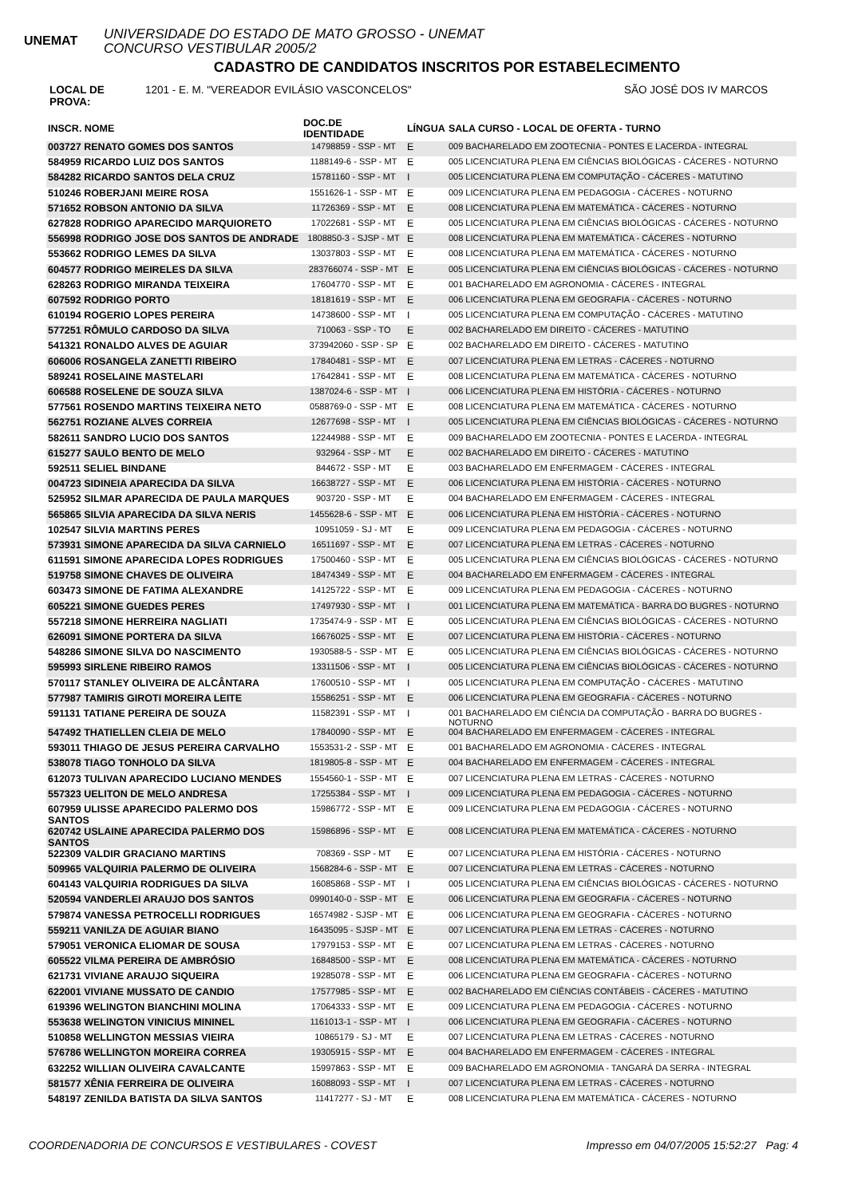UNEMAT
UNIVERSIDADE DO ESTADO DE MATO GROSSO - UNEMAT
CONCURSO VESTIBULAR 2005/2
CADASTRO DE CANDIDATOS INSCRITOS POR ESTABELECIMENTO
LOCAL DE PROVA: 1201 - E. M. "VEREADOR EVILÁSIO VASCONCELOS" SÃO JOSÉ DOS IV MARCOS
| INSCR. NOME | DOC.DE IDENTIDADE | LÍNGUA | SALA CURSO - LOCAL DE OFERTA - TURNO |
| --- | --- | --- | --- |
| 003727 RENATO GOMES DOS SANTOS | 14798859 - SSP - MT | E | 009 BACHARELADO EM ZOOTECNIA - PONTES E LACERDA - INTEGRAL |
| 584959 RICARDO LUIZ DOS SANTOS | 1188149-6 - SSP - MT | E | 005 LICENCIATURA PLENA EM CIÊNCIAS BIOLÓGICAS - CÁCERES - NOTURNO |
| 584282 RICARDO SANTOS DELA CRUZ | 15781160 - SSP - MT | I | 005 LICENCIATURA PLENA EM COMPUTAÇÃO - CÁCERES - MATUTINO |
| 510246 ROBERJANI MEIRE ROSA | 1551626-1 - SSP - MT | E | 009 LICENCIATURA PLENA EM PEDAGOGIA - CÁCERES - NOTURNO |
| 571652 ROBSON ANTONIO DA SILVA | 11726369 - SSP - MT | E | 008 LICENCIATURA PLENA EM MATEMÁTICA - CÁCERES - NOTURNO |
| 627828 RODRIGO APARECIDO MARQUIORETO | 17022681 - SSP - MT | E | 005 LICENCIATURA PLENA EM CIÊNCIAS BIOLÓGICAS - CÁCERES - NOTURNO |
| 556998 RODRIGO JOSE DOS SANTOS DE ANDRADE | 1808850-3 - SJSP - MT | E | 008 LICENCIATURA PLENA EM MATEMÁTICA - CÁCERES - NOTURNO |
| 553662 RODRIGO LEMES DA SILVA | 13037803 - SSP - MT | E | 008 LICENCIATURA PLENA EM MATEMÁTICA - CÁCERES - NOTURNO |
| 604577 RODRIGO MEIRELES DA SILVA | 283766074 - SSP - MT | E | 005 LICENCIATURA PLENA EM CIÊNCIAS BIOLÓGICAS - CÁCERES - NOTURNO |
| 628263 RODRIGO MIRANDA TEIXEIRA | 17604770 - SSP - MT | E | 001 BACHARELADO EM AGRONOMIA - CÁCERES - INTEGRAL |
| 607592 RODRIGO PORTO | 18181619 - SSP - MT | E | 006 LICENCIATURA PLENA EM GEOGRAFIA - CÁCERES - NOTURNO |
| 610194 ROGERIO LOPES PEREIRA | 14738600 - SSP - MT | I | 005 LICENCIATURA PLENA EM COMPUTAÇÃO - CÁCERES - MATUTINO |
| 577251 RÔMULO CARDOSO DA SILVA | 710063 - SSP - TO | E | 002 BACHARELADO EM DIREITO - CÁCERES - MATUTINO |
| 541321 RONALDO ALVES DE AGUIAR | 373942060 - SSP - SP | E | 002 BACHARELADO EM DIREITO - CÁCERES - MATUTINO |
| 606006 ROSANGELA ZANETTI RIBEIRO | 17840481 - SSP - MT | E | 007 LICENCIATURA PLENA EM LETRAS - CÁCERES - NOTURNO |
| 589241 ROSELAINE MASTELARI | 17642841 - SSP - MT | E | 008 LICENCIATURA PLENA EM MATEMÁTICA - CÁCERES - NOTURNO |
| 606588 ROSELENE DE SOUZA SILVA | 1387024-6 - SSP - MT | I | 006 LICENCIATURA PLENA EM HISTÓRIA - CÁCERES - NOTURNO |
| 577561 ROSENDO MARTINS TEIXEIRA NETO | 0588769-0 - SSP - MT | E | 008 LICENCIATURA PLENA EM MATEMÁTICA - CÁCERES - NOTURNO |
| 562751 ROZIANE ALVES CORREIA | 12677698 - SSP - MT | I | 005 LICENCIATURA PLENA EM CIÊNCIAS BIOLÓGICAS - CÁCERES - NOTURNO |
| 582611 SANDRO LUCIO DOS SANTOS | 12244988 - SSP - MT | E | 009 BACHARELADO EM ZOOTECNIA - PONTES E LACERDA - INTEGRAL |
| 615277 SAULO BENTO DE MELO | 932964 - SSP - MT | E | 002 BACHARELADO EM DIREITO - CÁCERES - MATUTINO |
| 592511 SELIEL BINDANE | 844672 - SSP - MT | E | 003 BACHARELADO EM ENFERMAGEM - CÁCERES - INTEGRAL |
| 004723 SIDINEIA APARECIDA DA SILVA | 16638727 - SSP - MT | E | 006 LICENCIATURA PLENA EM HISTÓRIA - CÁCERES - NOTURNO |
| 525952 SILMAR APARECIDA DE PAULA MARQUES | 903720 - SSP - MT | E | 004 BACHARELADO EM ENFERMAGEM - CÁCERES - INTEGRAL |
| 565865 SILVIA APARECIDA DA SILVA NERIS | 1455628-6 - SSP - MT | E | 006 LICENCIATURA PLENA EM HISTÓRIA - CÁCERES - NOTURNO |
| 102547 SILVIA MARTINS PERES | 10951059 - SJ - MT | E | 009 LICENCIATURA PLENA EM PEDAGOGIA - CÁCERES - NOTURNO |
| 573931 SIMONE APARECIDA DA SILVA CARNIELO | 16511697 - SSP - MT | E | 007 LICENCIATURA PLENA EM LETRAS - CÁCERES - NOTURNO |
| 611591 SIMONE APARECIDA LOPES RODRIGUES | 17500460 - SSP - MT | E | 005 LICENCIATURA PLENA EM CIÊNCIAS BIOLÓGICAS - CÁCERES - NOTURNO |
| 519758 SIMONE CHAVES DE OLIVEIRA | 18474349 - SSP - MT | E | 004 BACHARELADO EM ENFERMAGEM - CÁCERES - INTEGRAL |
| 603473 SIMONE DE FATIMA ALEXANDRE | 14125722 - SSP - MT | E | 009 LICENCIATURA PLENA EM PEDAGOGIA - CÁCERES - NOTURNO |
| 605221 SIMONE GUEDES PERES | 17497930 - SSP - MT | I | 001 LICENCIATURA PLENA EM MATEMÁTICA - BARRA DO BUGRES - NOTURNO |
| 557218 SIMONE HERREIRA NAGLIATI | 1735474-9 - SSP - MT | E | 005 LICENCIATURA PLENA EM CIÊNCIAS BIOLÓGICAS - CÁCERES - NOTURNO |
| 626091 SIMONE PORTERA DA SILVA | 16676025 - SSP - MT | E | 007 LICENCIATURA PLENA EM HISTÓRIA - CÁCERES - NOTURNO |
| 548286 SIMONE SILVA DO NASCIMENTO | 1930588-5 - SSP - MT | E | 005 LICENCIATURA PLENA EM CIÊNCIAS BIOLÓGICAS - CÁCERES - NOTURNO |
| 595993 SIRLENE RIBEIRO RAMOS | 13311506 - SSP - MT | I | 005 LICENCIATURA PLENA EM CIÊNCIAS BIOLÓGICAS - CÁCERES - NOTURNO |
| 570117 STANLEY OLIVEIRA DE ALCÂNTARA | 17600510 - SSP - MT | I | 005 LICENCIATURA PLENA EM COMPUTAÇÃO - CÁCERES - MATUTINO |
| 577987 TAMIRIS GIROTI MOREIRA LEITE | 15586251 - SSP - MT | E | 006 LICENCIATURA PLENA EM GEOGRAFIA - CÁCERES - NOTURNO |
| 591131 TATIANE PEREIRA DE SOUZA | 11582391 - SSP - MT | I | 001 BACHARELADO EM CIÊNCIA DA COMPUTAÇÃO - BARRA DO BUGRES - NOTURNO |
| 547492 THATIELLEN CLEIA DE MELO | 17840090 - SSP - MT | E | 004 BACHARELADO EM ENFERMAGEM - CÁCERES - INTEGRAL |
| 593011 THIAGO DE JESUS PEREIRA CARVALHO | 1553531-2 - SSP - MT | E | 001 BACHARELADO EM AGRONOMIA - CÁCERES - INTEGRAL |
| 538078 TIAGO TONHOLO DA SILVA | 1819805-8 - SSP - MT | E | 004 BACHARELADO EM ENFERMAGEM - CÁCERES - INTEGRAL |
| 612073 TULIVAN APARECIDO LUCIANO MENDES | 1554560-1 - SSP - MT | E | 007 LICENCIATURA PLENA EM LETRAS - CÁCERES - NOTURNO |
| 557323 UELITON DE MELO ANDRESA | 17255384 - SSP - MT | I | 009 LICENCIATURA PLENA EM PEDAGOGIA - CÁCERES - NOTURNO |
| 607959 ULISSE APARECIDO PALERMO DOS SANTOS | 15986772 - SSP - MT | E | 009 LICENCIATURA PLENA EM PEDAGOGIA - CÁCERES - NOTURNO |
| 620742 USLAINE APARECIDA PALERMO DOS SANTOS | 15986896 - SSP - MT | E | 008 LICENCIATURA PLENA EM MATEMÁTICA - CÁCERES - NOTURNO |
| 522309 VALDIR GRACIANO MARTINS | 708369 - SSP - MT | E | 007 LICENCIATURA PLENA EM HISTÓRIA - CÁCERES - NOTURNO |
| 509965 VALQUIRIA PALERMO DE OLIVEIRA | 1568284-6 - SSP - MT | E | 007 LICENCIATURA PLENA EM LETRAS - CÁCERES - NOTURNO |
| 604143 VALQUIRIA RODRIGUES DA SILVA | 16085868 - SSP - MT | I | 005 LICENCIATURA PLENA EM CIÊNCIAS BIOLÓGICAS - CÁCERES - NOTURNO |
| 520594 VANDERLEI ARAUJO DOS SANTOS | 0990140-0 - SSP - MT | E | 006 LICENCIATURA PLENA EM GEOGRAFIA - CÁCERES - NOTURNO |
| 579874 VANESSA PETROCELLI RODRIGUES | 16574982 - SJSP - MT | E | 006 LICENCIATURA PLENA EM GEOGRAFIA - CÁCERES - NOTURNO |
| 559211 VANILZA DE AGUIAR BIANO | 16435095 - SJSP - MT | E | 007 LICENCIATURA PLENA EM LETRAS - CÁCERES - NOTURNO |
| 579051 VERONICA ELIOMAR DE SOUSA | 17979153 - SSP - MT | E | 007 LICENCIATURA PLENA EM LETRAS - CÁCERES - NOTURNO |
| 605522 VILMA PEREIRA DE AMBRÓSIO | 16848500 - SSP - MT | E | 008 LICENCIATURA PLENA EM MATEMÁTICA - CÁCERES - NOTURNO |
| 621731 VIVIANE ARAUJO SIQUEIRA | 19285078 - SSP - MT | E | 006 LICENCIATURA PLENA EM GEOGRAFIA - CÁCERES - NOTURNO |
| 622001 VIVIANE MUSSATO DE CANDIO | 17577985 - SSP - MT | E | 002 BACHARELADO EM CIÊNCIAS CONTÁBEIS - CÁCERES - MATUTINO |
| 619396 WELINGTON BIANCHINI MOLINA | 17064333 - SSP - MT | E | 009 LICENCIATURA PLENA EM PEDAGOGIA - CÁCERES - NOTURNO |
| 553638 WELINGTON VINICIUS MININEL | 1161013-1 - SSP - MT | I | 006 LICENCIATURA PLENA EM GEOGRAFIA - CÁCERES - NOTURNO |
| 510858 WELLINGTON MESSIAS VIEIRA | 10865179 - SJ - MT | E | 007 LICENCIATURA PLENA EM LETRAS - CÁCERES - NOTURNO |
| 576786 WELLINGTON MOREIRA CORREA | 19305915 - SSP - MT | E | 004 BACHARELADO EM ENFERMAGEM - CÁCERES - INTEGRAL |
| 632252 WILLIAN OLIVEIRA CAVALCANTE | 15997863 - SSP - MT | E | 009 BACHARELADO EM AGRONOMIA - TANGARÁ DA SERRA - INTEGRAL |
| 581577 XÊNIA FERREIRA DE OLIVEIRA | 16088093 - SSP - MT | I | 007 LICENCIATURA PLENA EM LETRAS - CÁCERES - NOTURNO |
| 548197 ZENILDA BATISTA DA SILVA SANTOS | 11417277 - SJ - MT | E | 008 LICENCIATURA PLENA EM MATEMÁTICA - CÁCERES - NOTURNO |
COORDENADORIA DE CONCURSOS E VESTIBULARES - COVEST Impresso em 04/07/2005 15:52:27 Pag: 4